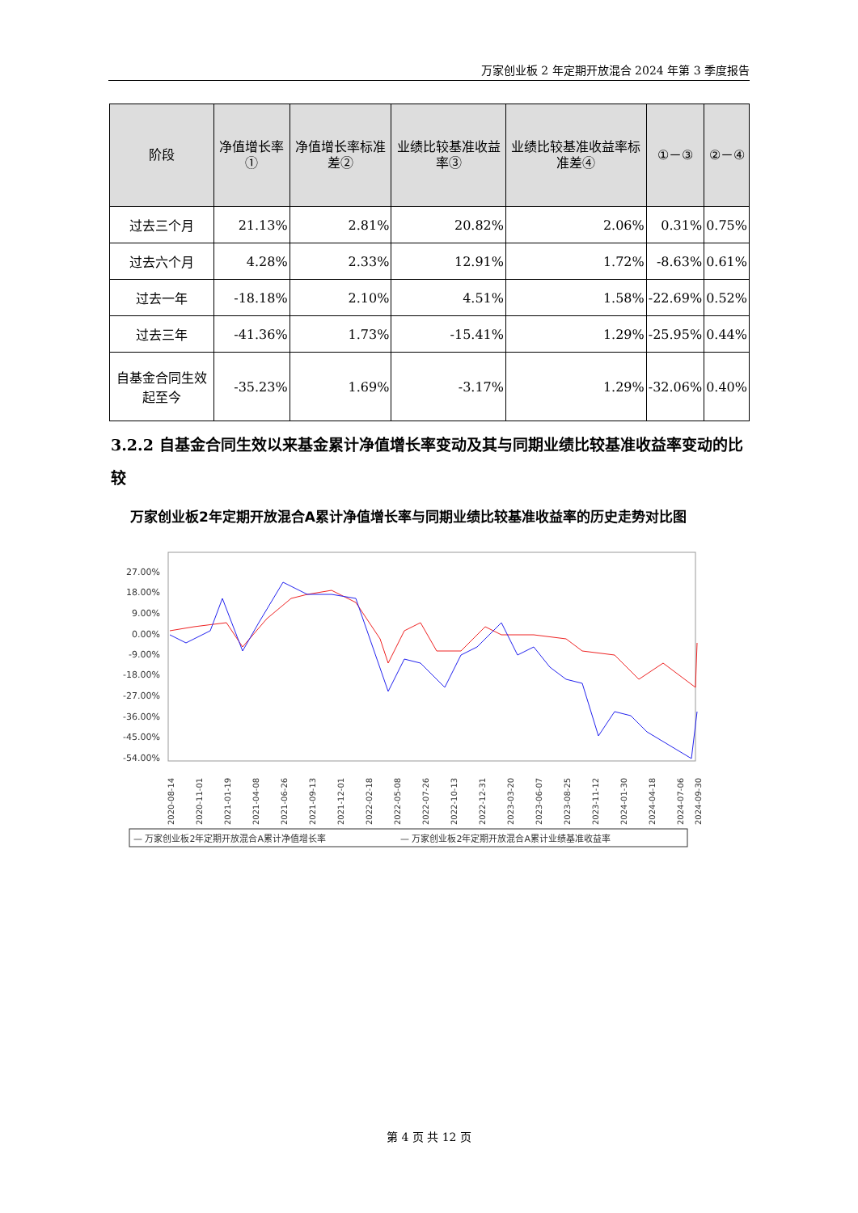万家创业板 2 年定期开放混合 2024 年第 3 季度报告
| 阶段 | 净值增长率① | 净值增长率标准差② | 业绩比较基准收益率③ | 业绩比较基准收益率标准差④ | ①－③ | ②－④ |
| --- | --- | --- | --- | --- | --- | --- |
| 过去三个月 | 21.13% | 2.81% | 20.82% | 2.06% | 0.31% | 0.75% |
| 过去六个月 | 4.28% | 2.33% | 12.91% | 1.72% | -8.63% | 0.61% |
| 过去一年 | -18.18% | 2.10% | 4.51% | 1.58% | -22.69% | 0.52% |
| 过去三年 | -41.36% | 1.73% | -15.41% | 1.29% | -25.95% | 0.44% |
| 自基金合同生效起至今 | -35.23% | 1.69% | -3.17% | 1.29% | -32.06% | 0.40% |
3.2.2 自基金合同生效以来基金累计净值增长率变动及其与同期业绩比较基准收益率变动的比较
万家创业板2年定期开放混合A累计净值增长率与同期业绩比较基准收益率的历史走势对比图
27.00%
18.00%
9.00%
0.00%
-9.00%
-18.00%
-27.00%
-36.00%
-45.00%
-54.00%
2020-08-14
2020-11-01
2021-01-19
2021-04-08
2021-06-26
2021-09-13
2021-12-01
2022-02-18
2022-05-08
2022-07-26
2022-10-13
2022-12-31
2023-03-20
2023-06-07
2023-08-25
2023-11-12
2024-01-30
2024-04-18
2024-07-06
2024-09-30
— 万家创业板2年定期开放混合A累计净值增长率
— 万家创业板2年定期开放混合A累计业绩基准收益率
第 4 页 共 12 页